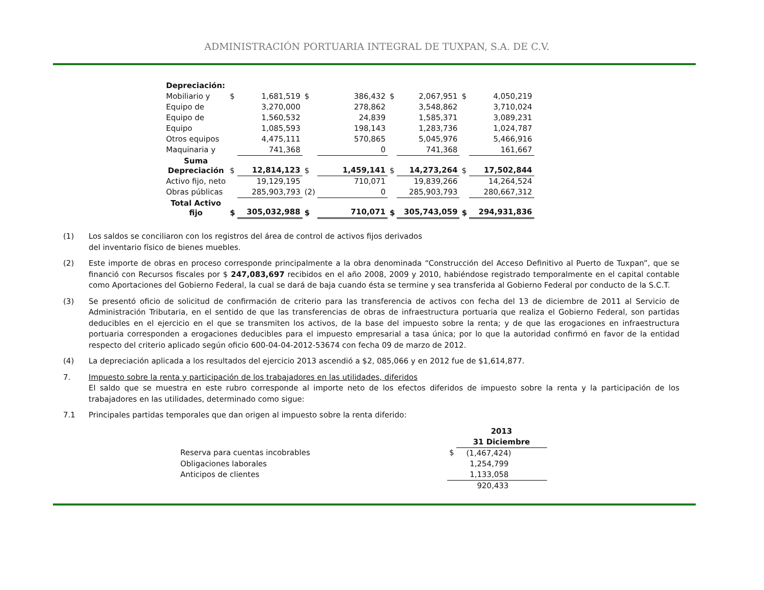ADMINISTRACIÓN PORTUARIA INTEGRAL DE TUXPAN, S.A. DE C.V.
| Depreciación: | | | | | | | | |
| Mobiliario y | $ | 1,681,519 | $ | 386,432 | $ | 2,067,951 | $ | 4,050,219 |
| Equipo de | | 3,270,000 | | 278,862 | | 3,548,862 | | 3,710,024 |
| Equipo de | | 1,560,532 | | 24,839 | | 1,585,371 | | 3,089,231 |
| Equipo | | 1,085,593 | | 198,143 | | 1,283,736 | | 1,024,787 |
| Otros equipos | | 4,475,111 | | 570,865 | | 5,045,976 | | 5,466,916 |
| Maquinaria y | | 741,368 | | 0 | | 741,368 | | 161,667 |
| Suma Depreciación | $ | 12,814,123 | $ | 1,459,141 | $ | 14,273,264 | $ | 17,502,844 |
| Activo fijo, neto | | 19,129,195 | | 710,071 | | 19,839,266 | | 14,264,524 |
| Obras públicas | | 285,903,793 | (2) | 0 | | 285,903,793 | | 280,667,312 |
| Total Activo fijo | $ | 305,032,988 | $ | 710,071 | $ | 305,743,059 | $ | 294,931,836 |
(1) Los saldos se conciliaron con los registros del área de control de activos fijos derivados
del inventario físico de bienes muebles.
(2) Este importe de obras en proceso corresponde principalmente a la obra denominada “Construcción del Acceso Definitivo al Puerto de Tuxpan”, que se financió con Recursos fiscales por $ 247,083,697 recibidos en el año 2008, 2009 y 2010, habiéndose registrado temporalmente en el capital contable como Aportaciones del Gobierno Federal, la cual se dará de baja cuando ésta se termine y sea transferida al Gobierno Federal por conducto de la S.C.T.
(3) Se presentó oficio de solicitud de confirmación de criterio para las transferencia de activos con fecha del 13 de diciembre de 2011 al Servicio de Administración Tributaria, en el sentido de que las transferencias de obras de infraestructura portuaria que realiza el Gobierno Federal, son partidas deducibles en el ejercicio en el que se transmiten los activos, de la base del impuesto sobre la renta; y de que las erogaciones en infraestructura portuaria corresponden a erogaciones deducibles para el impuesto empresarial a tasa única; por lo que la autoridad confirmó en favor de la entidad respecto del criterio aplicado según oficio 600-04-04-2012-53674 con fecha 09 de marzo de 2012.
(4) La depreciación aplicada a los resultados del ejercicio 2013 ascendió a $2, 085,066 y en 2012 fue de $1,614,877.
7. Impuesto sobre la renta y participación de los trabajadores en las utilidades, diferidos
El saldo que se muestra en este rubro corresponde al importe neto de los efectos diferidos de impuesto sobre la renta y la participación de los trabajadores en las utilidades, determinado como sigue:
7.1 Principales partidas temporales que dan origen al impuesto sobre la renta diferido:
| | | 2013 31 Diciembre |
| Reserva para cuentas incobrables | $ | (1,467,424) |
| Obligaciones laborales | | 1,254,799 |
| Anticipos de clientes | | 1,133,058 |
| | | 920,433 |